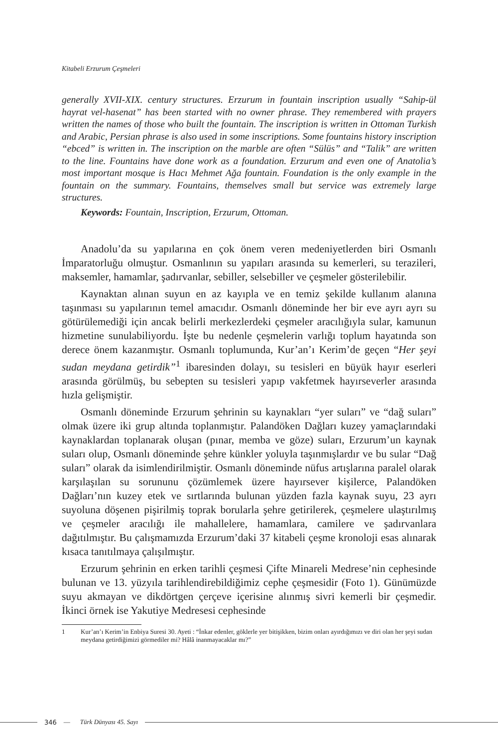Kitabeli Erzurum Çeşmeleri
generally XVII-XIX. century structures. Erzurum in fountain inscription usually “Sahip-ül hayrat vel-hasenat” has been started with no owner phrase. They remembered with prayers written the names of those who built the fountain. The inscription is written in Ottoman Turkish and Arabic, Persian phrase is also used in some inscriptions. Some fountains history inscription “ebced” is written in. The inscription on the marble are often “Sülüs” and “Talik” are written to the line. Fountains have done work as a foundation. Erzurum and even one of Anatolia’s most important mosque is Hacı Mehmet Ağa fountain. Foundation is the only example in the fountain on the summary. Fountains, themselves small but service was extremely large structures.
Keywords: Fountain, Inscription, Erzurum, Ottoman.
Anadolu’da su yapılarına en çok önem veren medeniyetlerden biri Osmanlı İmparatorluğu olmuştur. Osmanlının su yapıları arasında su kemerleri, su terazileri, maksemler, hamamlar, şadırvanlar, sebiller, selsebiller ve çeşmeler gösterilebilir.
Kaynaktan alınan suyun en az kayıpla ve en temiz şekilde kullanım alanına taşınması su yapılarının temel amacıdır. Osmanlı döneminde her bir eve ayrı ayrı su götürülemediği için ancak belirli merkezlerdeki çeşmeler aracılığıyla sular, kamunun hizmetine sunulabiliyordu. İşte bu nedenle çeşmelerin varlığı toplum hayatında son derece önem kazanmıştır. Osmanlı toplumunda, Kur’an’ı Kerim’de geçen “Her şeyi sudan meydana getirdik”<sup>1</sup> ibaresinden dolayı, su tesisleri en büyük hayır eserleri arasında görülmüş, bu sebepten su tesisleri yapıp vakfetmek hayırseverler arasında hızla gelişmiştir.
Osmanlı döneminde Erzurum şehrinin su kaynakları “yer suları” ve “dağ suları” olmak üzere iki grup altında toplanmıştır. Palandöken Dağları kuzey yamaçlarındaki kaynaklardan toplanarak oluşan (pınar, memba ve göze) suları, Erzurum’un kaynak suları olup, Osmanlı döneminde şehre künkler yoluyla taşınmışlardır ve bu sular “Dağ suları” olarak da isimlendirilmiştir. Osmanlı döneminde nüfus artışlarına paralel olarak karşılaşılan su sorununu çözümlemek üzere hayırsever kişilerce, Palandöken Dağları’nın kuzey etek ve sırtlarında bulunan yüzden fazla kaynak suyu, 23 ayrı suyoluna döşenen pişirilmiş toprak borularla şehre getirilerek, çeşmelere ulaştırılmış ve çeşmeler aracılığı ile mahallelere, hamamlara, camilere ve şadırvanlara dağıtılmıştır. Bu çalışmamızda Erzurum’daki 37 kitabeli çeşme kronoloji esas alınarak kısaca tanıtılmaya çalışılmıştır.
Erzurum şehrinin en erken tarihli çeşmesi Çifte Minareli Medrese’nin cephesinde bulunan ve 13. yüzyıla tarihlendirebildiğimiz cephe çeşmesidir (Foto 1). Günümüzde suyu akmayan ve dikdörtgen çerçeve içerisine alınmış sivri kemerli bir çeşmedir. İkinci örnek ise Yakutiye Medresesi cephesinde
1 Kur’an’ı Kerim’in Enbiya Suresi 30. Ayeti : “İnkar edenler, göklerle yer bitişikken, bizim onları ayırdığımızı ve diri olan her şeyi sudan meydana getirdiğimizi görmediler mi? Hâlâ inanmayacaklar mı?”
346 — Türk Dünyası 45. Sayı